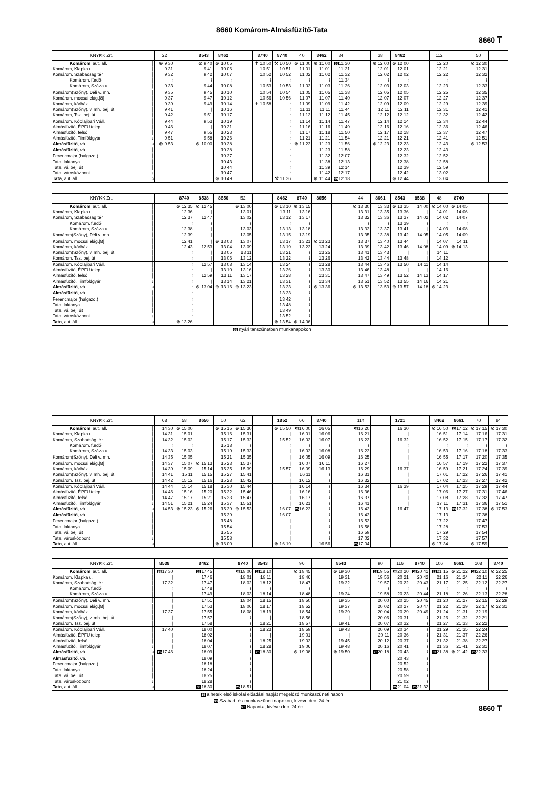8660 Komárom-Almásfüzitő-Tata
8660 ⍑
| KNYKK Zrt. | | 22 | | 8543 | 8462 | | 8740 | 8740 | 40 | 8462 | 34 | | 38 | 8462 | | 112 | | 50 | |
| --- | --- | --- | --- | --- | --- | --- | --- | --- | --- | --- | --- | --- | --- | --- | --- | --- | --- | --- | --- |
| Komárom , aut. áll. | │ | ⊕ 9 30 | | ⊗ 9 40 | ⊗ 10 05 | | ✝ 10 50 | ⚒ 10 50 | ⊗ 11 00 | ⊕ 11 00 | 99 11 30 | | ⊕ 12 00 | ⊗ 12 00 | | 12 20 | | ⊗ 12 30 | |
| Komárom, Klapka u. | │ | 9 31 | | 9 41 | 10 06 | | 10 51 | 10 51 | 11 01 | 11 01 | 11 31 | | 12 01 | 12 01 | | 12 21 | | 12 31 | |
| Komárom, Szabadság tér | │ | 9 32 | | 9 42 | 10 07 | | 10 52 | 10 52 | 11 02 | 11 02 | 11 32 | | 12 02 | 12 02 | | 12 22 | | 12 32 | |
| Komárom, fürdő | │ | ≀ | | ≀ | ≀ | | ≀ | ≀ | ≀ | ≀ | 11 34 | | ≀ | ≀ | | ≀ | | ≀ | |
| Komárom, Száva u. | │ | 9 33 | | 9 44 | 10 08 | | 10 53 | 10 53 | 11 03 | 11 03 | 11 36 | | 12 03 | 12 03 | | 12 23 | | 12 33 | |
| Komárom(Szőny), Déli v. mh. | │ | 9 35 | | 9 45 | 10 10 | | 10 54 | 10 54 | 11 05 | 11 05 | 11 38 | | 12 05 | 12 05 | | 12 25 | | 12 35 | |
| Komárom, mocsai elág.[8] | │ | 9 37 | | 9 47 | 10 12 | | 10 56 | 10 56 | 11 07 | 11 07 | 11 40 | | 12 07 | 12 07 | | 12 27 | | 12 37 | |
| Komárom, kórház | │ | 9 39 | | 9 49 | 10 14 | | ✝ 10 58 | ≀ | 11 09 | 11 09 | 11 42 | | 12 09 | 12 09 | | 12 29 | | 12 39 | |
| Komárom(Szőny), v. mh. bej. út | │ | 9 41 | | / | 10 16 | | | ≀ | 11 11 | 11 11 | 11 44 | | 12 11 | 12 11 | | 12 31 | | 12 41 | |
| Komárom, Tsz. bej. út | │ | 9 42 | | 9 51 | 10 17 | | | ≀ | 11 12 | 11 12 | 11 45 | | 12 12 | 12 12 | | 12 32 | | 12 42 | |
| Komárom, Kőolajipari Váll. | │ | 9 44 | | 9 53 | 10 19 | | | ≀ | 11 14 | 11 14 | 11 47 | | 12 14 | 12 14 | | 12 34 | | 12 44 | |
| Almásfüzitő, ÉPFU telep | │ | 9 46 | | / | 10 21 | | | ≀ | 11 16 | 11 16 | 11 49 | | 12 16 | 12 16 | | 12 36 | | 12 46 | |
| Almásfüzitő, felső | │ | 9 47 | | 9 55 | 10 23 | | | ≀ | 11 17 | 11 18 | 11 50 | | 12 17 | 12 18 | | 12 37 | | 12 47 | |
| Almásfüzitő, Timföldgyár | ↓ | 9 51 | | 9 58 | 10 26 | | | ≀ | 11 21 | 11 21 | 11 54 | | 12 21 | 12 21 | | 12 41 | | 12 51 | |
| Almásfüzitő , vá. | ○ | ⊕ 9 53 | | ⊗ 10 00 | 10 28 | | | ≀ | ⊗ 11 23 | 11 23 | 11 56 | | ⊕ 12 23 | 12 23 | | 12 43 | | ⊗ 12 53 | |
| Almásfüzitő , vá. | │ | | | | 10 28 | | | ≀ | | 11 23 | 11 58 | | | 12 23 | | 12 43 | | | |
| Ferencmajor (halgazd.) | │ | | | | 10 37 | | | ≀ | | 11 32 | 12 07 | | | 12 32 | | 12 52 | | | |
| Tata, laktanya | │ | | | | 10 43 | | | ≀ | | 11 38 | 12 13 | | | 12 38 | | 12 58 | | | |
| Tata, vá. bej. út | │ | | | | 10 44 | | | ≀ | | 11 39 | 12 14 | | | 12 39 | | 12 59 | | | |
| Tata, városközpont | ↓ | | | | 10 47 | | | ≀ | | 11 42 | 12 17 | | | 12 42 | | 13 02 | | | |
| Tata , aut. áll. | ○ | | | | ⊗ 10 49 | | | ⚒ 11 36 | | ⊕ 11 44 | 99 12 18 | | | ⊗ 12 44 | | 13 04 | | | |
| KNYKK Zrt. | | | 8740 | 8538 | 8656 | 52 | | 8462 | 8740 | 8656 | | 44 | 8661 | 8543 | 8538 | 48 | 8740 | | |
| --- | --- | --- | --- | --- | --- | --- | --- | --- | --- | --- | --- | --- | --- | --- | --- | --- | --- | --- | --- |
| Komárom , aut. áll. | │ | | ⊗ 12 35 | ⊗ 12 45 | | ⊕ 13 00 | | ⊗ 13 10 | ⊕ 13 15 | | | ⊗ 13 30 | 13 33 | ⊗ 13 35 | 14 00 | ⊗ 14 00 | ⊗ 14 05 | | |
| Komárom, Klapka u. | │ | | 12 36 | / | | 13 01 | | 13 11 | 13 16 | | | 13 31 | 13 35 | 13 36 | / | 14 01 | 14 06 | | |
| Komárom, Szabadság tér | │ | | 12 37 | 12 47 | | 13 02 | | 13 12 | 13 17 | | | 13 32 | 13 36 | 13 37 | 14 02 | 14 02 | 14 07 | | |
| Komárom, fürdő | │ | | ≀ | ≀ | | ≀ | | ≀ | ≀ | | | ≀ | ≀ | 13 39 | ≀ | ≀ | ≀ | | |
| Komárom, Száva u. | │ | | 12 38 | / | | 13 03 | | 13 13 | 13 18 | | | 13 33 | 13 37 | 13 41 | / | 14 03 | 14 08 | | |
| Komárom(Szőny), Déli v. mh. | │ | | 12 39 | / | | 13 05 | | 13 15 | 13 19 | | | 13 35 | 13 38 | 13 42 | 14 05 | 14 05 | 14 09 | | |
| Komárom, mocsai elág.[8] | │ | | 12 41 | / | ⊕ 13 03 | 13 07 | | 13 17 | 13 21 | ⊗ 13 23 | | 13 37 | 13 40 | 13 44 | / | 14 07 | 14 11 | | |
| Komárom, kórház | │ | | 12 43 | 12 53 | 13 04 | 13 09 | | 13 19 | 13 23 | 13 24 | | 13 39 | 13 42 | 13 46 | 14 08 | 14 09 | ⊗ 14 13 | | |
| Komárom(Szőny), v. mh. bej. út | │ | | ≀ | / | 13 05 | 13 11 | | 13 21 | ≀ | 13 25 | | 13 41 | 13 43 | / | / | 14 11 | | | |
| Komárom, Tsz. bej. út | │ | | ≀ | / | 13 06 | 13 12 | | 13 22 | ≀ | 13 26 | | 13 42 | 13 44 | 13 48 | / | 14 12 | | | |
| Komárom, Kőolajipari Váll. | │ | | ≀ | 12 57 | 13 08 | 13 14 | | 13 24 | ≀ | 13 28 | | 13 44 | 13 46 | 13 50 | 14 11 | 14 14 | | | |
| Almásfüzitő, ÉPFU telep | │ | | ≀ | / | 13 10 | 13 16 | | 13 26 | ≀ | 13 30 | | 13 46 | 13 48 | / | / | 14 16 | | | |
| Almásfüzitő, felső | │ | | ≀ | 12 59 | 13 11 | 13 17 | | 13 28 | ≀ | 13 31 | | 13 47 | 13 49 | 13 52 | 14 13 | 14 17 | | | |
| Almásfüzitő, Timföldgyár | ↓ | | ≀ | / | 13 14 | 13 21 | | 13 31 | ≀ | 13 34 | | 13 51 | 13 52 | 13 55 | 14 16 | 14 21 | | | |
| Almásfüzitő , vá. | ○ | | ≀ | ⊗ 13 04 | ⊕ 13 16 | ⊕ 13 23 | | 13 33 | ≀ | ⊗ 13 36 | | ⊗ 13 53 | 13 53 | ⊕ 13 57 | 14 18 | ⊗ 14 23 | | | |
| Almásfüzitő , vá. | │ | | ≀ | | | | | 13 33 | ≀ | | | | | | | | | | |
| Ferencmajor (halgazd.) | │ | | ≀ | | | | | 13 42 | ≀ | | | | | | | | | | |
| Tata, laktanya | │ | | ≀ | | | | | 13 48 | ≀ | | | | | | | | | | |
| Tata, vá. bej. út | │ | | ≀ | | | | | 13 49 | ≀ | | | | | | | | | | |
| Tata, városközpont | ↓ | | ≀ | | | | | 13 52 | ≀ | | | | | | | | | | |
| Tata , aut. áll. | ○ | | ⊗ 13 26 | | | | | ⊗ 13 54 | ⊕ 14 06 | | | | | | | | | | |
99 nyári tanszünetben munkanapokon
| KNYKK Zrt. | | 68 | 58 | 8656 | 60 | 62 | | 1852 | 66 | 8740 | | 114 | | 1721 | | 8462 | 8661 | 70 | 84 |
| --- | --- | --- | --- | --- | --- | --- | --- | --- | --- | --- | --- | --- | --- | --- | --- | --- | --- | --- | --- |
| Komárom , aut. áll. | │ | 14 30 | ⊗ 15 00 | | ⊗ 15 15 | ⊕ 15 30 | | ⊗ 15 50 | 25 16 00 | 16 05 | | 25 16 20 | | 16 30 | | ⊗ 16 50 | 33 17 12 | ⊗ 17 15 | ⊗ 17 30 |
| Komárom, Klapka u. | │ | 14 31 | 15 01 | | 15 16 | 15 31 | | / | 16 01 | 16 06 | | 16 21 | | / | | 16 51 | 17 14 | 17 16 | 17 31 |
| Komárom, Szabadság tér | │ | 14 32 | 15 02 | | 15 17 | 15 32 | | 15 52 | 16 02 | 16 07 | | 16 22 | | 16 32 | | 16 52 | 17 15 | 17 17 | 17 32 |
| Komárom, fürdő | │ | ≀ | ≀ | | 15 18 | ≀ | | ≀ | ≀ | ≀ | | ≀ | | ≀ | | ≀ | ≀ | ≀ | ≀ |
| Komárom, Száva u. | │ | 14 33 | 15 03 | | 15 19 | 15 33 | | / | 16 03 | 16 08 | | 16 23 | | / | | 16 53 | 17 16 | 17 18 | 17 33 |
| Komárom(Szőny), Déli v. mh. | │ | 14 35 | 15 05 | | 15 21 | 15 35 | | / | 16 05 | 16 09 | | 16 25 | | / | | 16 55 | 17 17 | 17 20 | 17 35 |
| Komárom, mocsai elág.[8] | │ | 14 37 | 15 07 | ⊗ 15 13 | 15 23 | 15 37 | | / | 16 07 | 16 11 | | 16 27 | | / | | 16 57 | 17 19 | 17 22 | 17 37 |
| Komárom, kórház | │ | 14 39 | 15 09 | 15 14 | 15 25 | 15 39 | | 15 57 | 16 09 | 16 13 | | 16 29 | | 16 37 | | 16 59 | 17 21 | 17 24 | 17 39 |
| Komárom(Szőny), v. mh. bej. út | │ | 14 41 | 15 11 | 15 15 | 15 27 | 15 41 | | / | 16 11 | ≀ | | 16 31 | | / | | 17 01 | 17 22 | 17 26 | 17 41 |
| Komárom, Tsz. bej. út | │ | 14 42 | 15 12 | 15 16 | 15 28 | 15 42 | | / | 16 12 | ≀ | | 16 32 | | / | | 17 02 | 17 23 | 17 27 | 17 42 |
| Komárom, Kőolajipari Váll. | │ | 14 44 | 15 14 | 15 18 | 15 30 | 15 44 | | / | 16 14 | ≀ | | 16 34 | | 16 39 | | 17 04 | 17 25 | 17 29 | 17 44 |
| Almásfüzitő, ÉPFU telep | │ | 14 46 | 15 16 | 15 20 | 15 32 | 15 46 | | / | 16 16 | ≀ | | 16 36 | | / | | 17 06 | 17 27 | 17 31 | 17 46 |
| Almásfüzitő, felső | │ | 14 47 | 15 17 | 15 21 | 15 33 | 15 47 | | / | 16 17 | ≀ | | 16 37 | | / | | 17 08 | 17 28 | 17 32 | 17 47 |
| Almásfüzitő, Timföldgyár | ↓ | 14 51 | 15 21 | 15 24 | 15 37 | 15 51 | | / | 16 21 | ≀ | | 16 41 | | / | | 17 11 | 17 31 | 17 36 | 17 51 |
| Almásfüzitő , vá. | ○ | 14 53 | ⊗ 15 23 | ⊗ 15 26 | 15 39 | ⊕ 15 53 | | 16 07 | 25 16 23 | ≀ | | 16 43 | | 16 47 | | 17 13 | 33 17 32 | 17 38 | ⊗ 17 53 |
| Almásfüzitő , vá. | │ | | | | 15 39 | | | 16 07 | | ≀ | | 16 43 | | | | 17 13 | | 17 38 | |
| Ferencmajor (halgazd.) | │ | | | | 15 48 | | | / | | ≀ | | 16 52 | | | | 17 22 | | 17 47 | |
| Tata, laktanya | │ | | | | 15 54 | | | / | | ≀ | | 16 58 | | | | 17 28 | | 17 53 | |
| Tata, vá. bej. út | │ | | | | 15 55 | | | / | | ≀ | | 16 59 | | | | 17 29 | | 17 54 | |
| Tata, városközpont | ↓ | | | | 15 58 | | | / | | ≀ | | 17 02 | | | | 17 32 | | 17 57 | |
| Tata , aut. áll. | ○ | | | | ⊗ 16 00 | | | ⊗ 16 19 | | 16 56 | | 25 17 04 | | | | ⊗ 17 34 | | ⊗ 17 59 | |
| KNYKK Zrt. | | 8538 | | 8462 | | 8740 | 8543 | | 96 | | 8543 | | 90 | 116 | 8740 | 106 | 8661 | 108 | 8740 |
| --- | --- | --- | --- | --- | --- | --- | --- | --- | --- | --- | --- | --- | --- | --- | --- | --- | --- | --- | --- |
| Komárom , aut. áll. | │ | 15 17 30 | | 33 17 45 | | 25 18 00 | 25 18 10 | | ⊗ 18 45 | | ⊗ 19 30 | | 25 19 55 | 25 20 20 | 25 20 41 | 33 21 15 | ⊗ 21 22 | 25 22 10 | ⊗ 22 25 |
| Komárom, Klapka u. | │ | / | | 17 46 | | 18 01 | 18 11 | | 18 46 | | 19 31 | | 19 56 | 20 21 | 20 42 | 21 16 | 21 24 | 22 11 | 22 26 |
| Komárom, Szabadság tér | │ | 17 32 | | 17 47 | | 18 02 | 18 12 | | 18 47 | | 19 32 | | 19 57 | 20 22 | 20 43 | 21 17 | 21 25 | 22 12 | 22 27 |
| Komárom, fürdő | │ | ≀ | | 17 48 | | ≀ | ≀ | | ≀ | | ≀ | | ≀ | ≀ | ≀ | ≀ | ≀ | ≀ | ≀ |
| Komárom, Száva u. | │ | / | | 17 49 | | 18 03 | 18 14 | | 18 48 | | 19 34 | | 19 58 | 20 23 | 20 44 | 21 18 | 21 26 | 22 13 | 22 28 |
| Komárom(Szőny), Déli v. mh. | │ | / | | 17 51 | | 18 04 | 18 15 | | 18 50 | | 19 35 | | 20 00 | 20 25 | 20 45 | 21 20 | 21 27 | 22 15 | 22 29 |
| Komárom, mocsai elág.[8] | │ | / | | 17 53 | | 18 06 | 18 17 | | 18 52 | | 19 37 | | 20 02 | 20 27 | 20 47 | 21 22 | 21 29 | 22 17 | ⊗ 22 31 |
| Komárom, kórház | │ | 17 37 | | 17 55 | | 18 08 | 18 19 | | 18 54 | | 19 39 | | 20 04 | 20 29 | 20 49 | 21 24 | 21 31 | 22 19 | |
| Komárom(Szőny), v. mh. bej. út | │ | / | | 17 57 | | ≀ | / | | 18 56 | | / | | 20 06 | 20 31 | ≀ | 21 26 | 21 32 | 22 21 | |
| Komárom, Tsz. bej. út | │ | / | | 17 58 | | ≀ | 18 21 | | 18 57 | | 19 41 | | 20 07 | 20 32 | ≀ | 21 27 | 21 33 | 22 22 | |
| Komárom, Kőolajipari Váll. | │ | 17 40 | | 18 00 | | ≀ | 18 23 | | 18 59 | | 19 43 | | 20 09 | 20 34 | ≀ | 21 29 | 21 35 | 22 24 | |
| Almásfüzitő, ÉPFU telep | │ | / | | 18 02 | | ≀ | / | | 19 01 | | / | | 20 11 | 20 36 | ≀ | 21 31 | 21 37 | 22 26 | |
| Almásfüzitő, felső | │ | / | | 18 04 | | ≀ | 18 25 | | 19 02 | | 19 45 | | 20 12 | 20 37 | ≀ | 21 32 | 21 38 | 22 27 | |
| Almásfüzitő, Timföldgyár | ↓ | / | | 18 07 | | ≀ | 18 28 | | 19 06 | | 19 48 | | 20 16 | 20 41 | ≀ | 21 36 | 21 41 | 22 31 | |
| Almásfüzitő , vá. | ○ | 15 17 46 | | 18 09 | | ≀ | 25 18 30 | | ⊗ 19 08 | | ⊗ 19 50 | | 25 20 18 | 20 43 | ≀ | 33 21 38 | ⊗ 21 42 | 25 22 33 | |
| Almásfüzitő , vá. | │ | | | 18 09 | | ≀ | | | | | | | | 20 43 | ≀ | | | | |
| Ferencmajor (halgazd.) | │ | | | 18 18 | | ≀ | | | | | | | | 20 52 | ≀ | | | | |
| Tata, laktanya | │ | | | 18 24 | | ≀ | | | | | | | | 20 58 | ≀ | | | | |
| Tata, vá. bej. út | │ | | | 18 25 | | ≀ | | | | | | | | 20 59 | ≀ | | | | |
| Tata, városközpont | ↓ | | | 18 28 | | ≀ | | | | | | | | 21 02 | ≀ | | | | |
| Tata , aut. áll. | ○ | | | 33 18 30 | | 25 18 51 | | | | | | | | 25 21 04 | 25 21 32 | | | | |
15 a hetek első iskolai előadási napját megelőző munkaszüneti napon
33 Szabad- és munkaszüneti napokon, kivéve dec. 24-én
25 Naponta, kivéve dec. 24-én
8660 ⍑